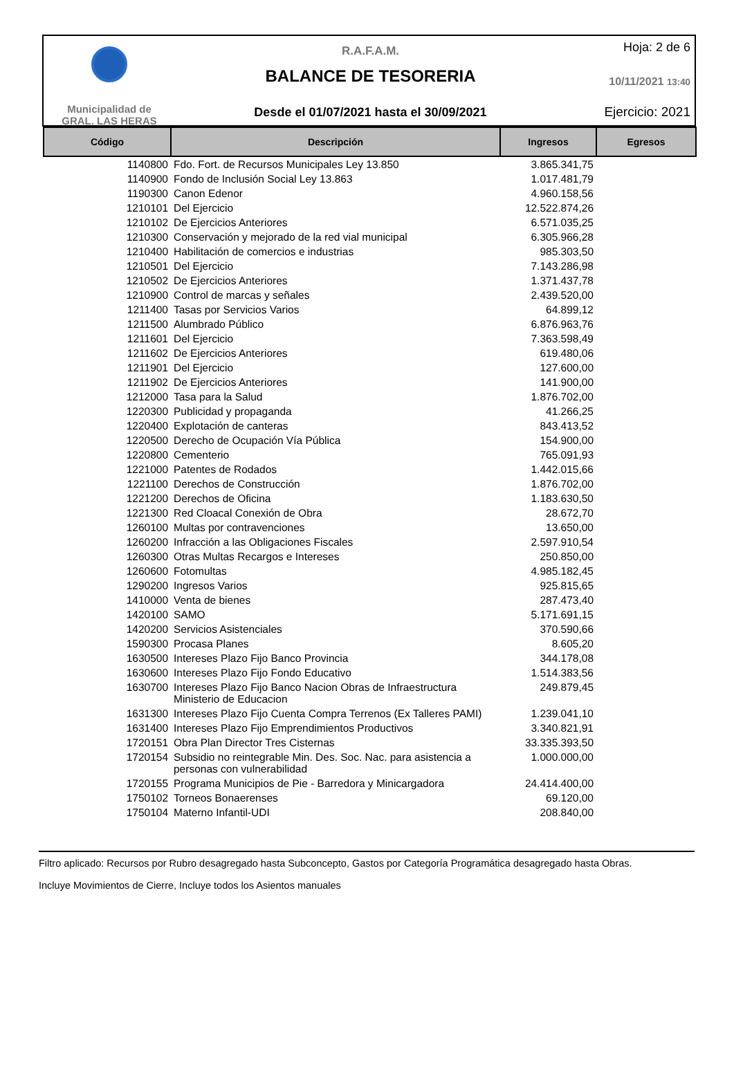Municipalidad de
GRAL. LAS HERAS
R.A.F.A.M.
BALANCE DE TESORERIA
Desde el 01/07/2021 hasta el 30/09/2021
Hoja: 2 de 6
10/11/2021 13:40
Ejercicio: 2021
| Código | Descripción | Ingresos | Egresos |
| --- | --- | --- | --- |
| 1140800 | Fdo. Fort. de Recursos Municipales Ley 13.850 | 3.865.341,75 | |
| 1140900 | Fondo de Inclusión Social Ley 13.863 | 1.017.481,79 | |
| 1190300 | Canon Edenor | 4.960.158,56 | |
| 1210101 | Del Ejercicio | 12.522.874,26 | |
| 1210102 | De Ejercicios Anteriores | 6.571.035,25 | |
| 1210300 | Conservación y mejorado de la red vial municipal | 6.305.966,28 | |
| 1210400 | Habilitación de comercios e industrias | 985.303,50 | |
| 1210501 | Del Ejercicio | 7.143.286,98 | |
| 1210502 | De Ejercicios Anteriores | 1.371.437,78 | |
| 1210900 | Control de marcas y señales | 2.439.520,00 | |
| 1211400 | Tasas por Servicios Varios | 64.899,12 | |
| 1211500 | Alumbrado Público | 6.876.963,76 | |
| 1211601 | Del Ejercicio | 7.363.598,49 | |
| 1211602 | De Ejercicios Anteriores | 619.480,06 | |
| 1211901 | Del Ejercicio | 127.600,00 | |
| 1211902 | De Ejercicios Anteriores | 141.900,00 | |
| 1212000 | Tasa para la Salud | 1.876.702,00 | |
| 1220300 | Publicidad y propaganda | 41.266,25 | |
| 1220400 | Explotación de canteras | 843.413,52 | |
| 1220500 | Derecho de Ocupación Vía Pública | 154.900,00 | |
| 1220800 | Cementerio | 765.091,93 | |
| 1221000 | Patentes de Rodados | 1.442.015,66 | |
| 1221100 | Derechos de Construcción | 1.876.702,00 | |
| 1221200 | Derechos de Oficina | 1.183.630,50 | |
| 1221300 | Red Cloacal Conexión de Obra | 28.672,70 | |
| 1260100 | Multas por contravenciones | 13.650,00 | |
| 1260200 | Infracción a las Obligaciones Fiscales | 2.597.910,54 | |
| 1260300 | Otras Multas Recargos e Intereses | 250.850,00 | |
| 1260600 | Fotomultas | 4.985.182,45 | |
| 1290200 | Ingresos Varios | 925.815,65 | |
| 1410000 | Venta de bienes | 287.473,40 | |
| 1420100 | SAMO | 5.171.691,15 | |
| 1420200 | Servicios Asistenciales | 370.590,66 | |
| 1590300 | Procasa Planes | 8.605,20 | |
| 1630500 | Intereses Plazo Fijo Banco Provincia | 344.178,08 | |
| 1630600 | Intereses Plazo Fijo Fondo Educativo | 1.514.383,56 | |
| 1630700 | Intereses Plazo Fijo Banco Nacion Obras de Infraestructura Ministerio de Educacion | 249.879,45 | |
| 1631300 | Intereses Plazo Fijo Cuenta Compra Terrenos (Ex Talleres PAMI) | 1.239.041,10 | |
| 1631400 | Intereses Plazo Fijo Emprendimientos Productivos | 3.340.821,91 | |
| 1720151 | Obra Plan Director Tres Cisternas | 33.335.393,50 | |
| 1720154 | Subsidio no reintegrable Min. Des. Soc. Nac. para asistencia a personas con vulnerabilidad | 1.000.000,00 | |
| 1720155 | Programa Municipios de Pie - Barredora y Minicargadora | 24.414.400,00 | |
| 1750102 | Torneos Bonaerenses | 69.120,00 | |
| 1750104 | Materno Infantil-UDI | 208.840,00 | |
Filtro aplicado: Recursos por Rubro desagregado hasta Subconcepto, Gastos por Categoría Programática desagregado hasta Obras.
Incluye Movimientos de Cierre, Incluye todos los Asientos manuales